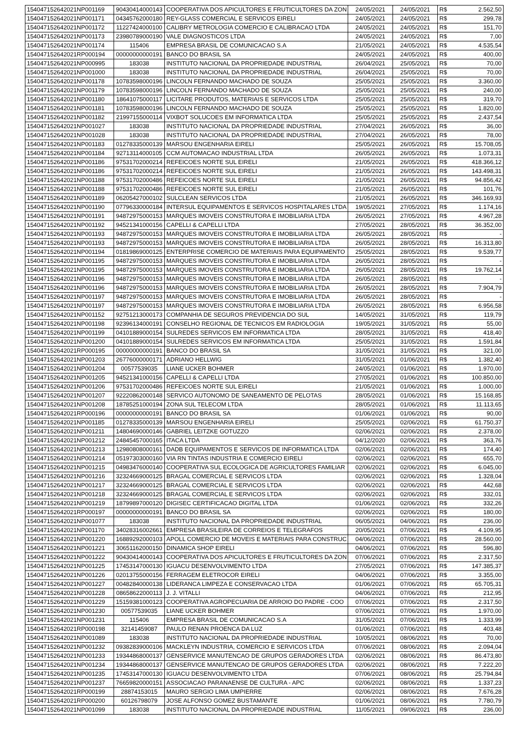| 154047152642021NP001169 | 90430414000143 | COOPERATIVA DOS APICULTORES E FRUTICULTORES DA ZON | 24/05/2021 | 24/05/2021 | R$ | 2.562,50 |
| 154047152642021NP001171 | 04345762000180 | REY-GLASS COMERCIAL E SERVICOS EIRELI | 24/05/2021 | 24/05/2021 | R$ | 299,78 |
| 154047152642021NP001172 | 11227424000100 | CALIBRY METROLOGIA COMERCIO E CALIBRACAO LTDA | 24/05/2021 | 24/05/2021 | R$ | 151,70 |
| 154047152642021NP001173 | 23980789000190 | VALE DIAGNOSTICOS LTDA | 24/05/2021 | 24/05/2021 | R$ | 7,00 |
| 154047152642021NP001174 | 115406 | EMPRESA BRASIL DE COMUNICACAO S.A | 21/05/2021 | 24/05/2021 | R$ | 4.535,54 |
| 154047152642021RP000194 | 00000000000191 | BANCO DO BRASIL SA | 24/05/2021 | 24/05/2021 | R$ | 400,00 |
| 154047152642021NP000995 | 183038 | INSTITUTO NACIONAL DA PROPRIEDADE INDUSTRIAL | 26/04/2021 | 25/05/2021 | R$ | 70,00 |
| 154047152642021NP001000 | 183038 | INSTITUTO NACIONAL DA PROPRIEDADE INDUSTRIAL | 26/04/2021 | 25/05/2021 | R$ | 70,00 |
| 154047152642021NP001178 | 10783598000196 | LINCOLN FERNANDO MACHADO DE SOUZA | 25/05/2021 | 25/05/2021 | R$ | 3.360,00 |
| 154047152642021NP001179 | 10783598000196 | LINCOLN FERNANDO MACHADO DE SOUZA | 25/05/2021 | 25/05/2021 | R$ | 240,00 |
| 154047152642021NP001180 | 18641075000117 | LICITARE PRODUTOS, MATERIAIS E SERVICOS LTDA | 25/05/2021 | 25/05/2021 | R$ | 319,70 |
| 154047152642021NP001181 | 10783598000196 | LINCOLN FERNANDO MACHADO DE SOUZA | 25/05/2021 | 25/05/2021 | R$ | 1.820,00 |
| 154047152642021NP001182 | 21997155000114 | VIXBOT SOLUCOES EM INFORMATICA LTDA | 25/05/2021 | 25/05/2021 | R$ | 2.437,54 |
| 154047152642021NP001027 | 183038 | INSTITUTO NACIONAL DA PROPRIEDADE INDUSTRIAL | 27/04/2021 | 26/05/2021 | R$ | 36,00 |
| 154047152642021NP001028 | 183038 | INSTITUTO NACIONAL DA PROPRIEDADE INDUSTRIAL | 27/04/2021 | 26/05/2021 | R$ | 78,00 |
| 154047152642021NP001183 | 01278335000139 | MARSOU ENGENHARIA EIRELI | 25/05/2021 | 26/05/2021 | R$ | 15.708,05 |
| 154047152642021NP001184 | 92713114000105 | CCM AUTOMACAO INDUSTRIAL LTDA | 26/05/2021 | 26/05/2021 | R$ | 1.073,31 |
| 154047152642021NP001186 | 97531702000214 | REFEICOES NORTE SUL EIRELI | 21/05/2021 | 26/05/2021 | R$ | 418.366,12 |
| 154047152642021NP001186 | 97531702000214 | REFEICOES NORTE SUL EIRELI | 21/05/2021 | 26/05/2021 | R$ | 143.498,31 |
| 154047152642021NP001188 | 97531702000486 | REFEICOES NORTE SUL EIRELI | 21/05/2021 | 26/05/2021 | R$ | 94.856,42 |
| 154047152642021NP001188 | 97531702000486 | REFEICOES NORTE SUL EIRELI | 21/05/2021 | 26/05/2021 | R$ | 101,76 |
| 154047152642021NP001189 | 06205427000102 | SULCLEAN SERVICOS LTDA | 21/05/2021 | 26/05/2021 | R$ | 346.169,93 |
| 154047152642021NP001190 | 07796330000184 | INTERSUL EQUIPAMENTOS E SERVICOS HOSPITALARES LTDA | 19/05/2021 | 27/05/2021 | R$ | 1.174,16 |
| 154047152642021NP001191 | 94872975000153 | MARQUES IMOVEIS CONSTRUTORA E IMOBILIARIA LTDA | 26/05/2021 | 27/05/2021 | R$ | 4.967,28 |
| 154047152642021NP001192 | 94521341000156 | CAPELLI & CAPELLI LTDA | 27/05/2021 | 28/05/2021 | R$ | 36.352,00 |
| 154047152642021NP001193 | 94872975000153 | MARQUES IMOVEIS CONSTRUTORA E IMOBILIARIA LTDA | 26/05/2021 | 28/05/2021 | R$ | - |
| 154047152642021NP001193 | 94872975000153 | MARQUES IMOVEIS CONSTRUTORA E IMOBILIARIA LTDA | 26/05/2021 | 28/05/2021 | R$ | 16.313,80 |
| 154047152642021NP001194 | 01819869000125 | ENTERPRISE COMERCIO DE MATERIAIS PARA EQUIPAMENTO | 25/05/2021 | 28/05/2021 | R$ | 9.539,77 |
| 154047152642021NP001195 | 94872975000153 | MARQUES IMOVEIS CONSTRUTORA E IMOBILIARIA LTDA | 26/05/2021 | 28/05/2021 | R$ | - |
| 154047152642021NP001195 | 94872975000153 | MARQUES IMOVEIS CONSTRUTORA E IMOBILIARIA LTDA | 26/05/2021 | 28/05/2021 | R$ | 19.762,14 |
| 154047152642021NP001196 | 94872975000153 | MARQUES IMOVEIS CONSTRUTORA E IMOBILIARIA LTDA | 26/05/2021 | 28/05/2021 | R$ | - |
| 154047152642021NP001196 | 94872975000153 | MARQUES IMOVEIS CONSTRUTORA E IMOBILIARIA LTDA | 26/05/2021 | 28/05/2021 | R$ | 7.904,79 |
| 154047152642021NP001197 | 94872975000153 | MARQUES IMOVEIS CONSTRUTORA E IMOBILIARIA LTDA | 26/05/2021 | 28/05/2021 | R$ | - |
| 154047152642021NP001197 | 94872975000153 | MARQUES IMOVEIS CONSTRUTORA E IMOBILIARIA LTDA | 26/05/2021 | 28/05/2021 | R$ | 6.956,58 |
| 154047152642021NP001152 | 92751213000173 | COMPANHIA DE SEGUROS PREVIDENCIA DO SUL | 14/05/2021 | 31/05/2021 | R$ | 119,79 |
| 154047152642021NP001198 | 92396134000191 | CONSELHO REGIONAL DE TECNICOS EM RADIOLOGIA | 19/05/2021 | 31/05/2021 | R$ | 55,00 |
| 154047152642021NP001199 | 04101889000154 | SULREDES SERVICOS EM INFORMATICA LTDA | 28/05/2021 | 31/05/2021 | R$ | 418,40 |
| 154047152642021NP001200 | 04101889000154 | SULREDES SERVICOS EM INFORMATICA LTDA | 25/05/2021 | 31/05/2021 | R$ | 1.591,84 |
| 154047152642021RP000195 | 00000000000191 | BANCO DO BRASIL SA | 31/05/2021 | 31/05/2021 | R$ | 321,00 |
| 154047152642021NP001203 | 26776000000171 | ADRIANO HELLWIG | 31/05/2021 | 01/06/2021 | R$ | 1.382,40 |
| 154047152642021NP001204 | 00577539035 | LIANE UCKER BOHMER | 24/05/2021 | 01/06/2021 | R$ | 1.970,00 |
| 154047152642021NP001205 | 94521341000156 | CAPELLI & CAPELLI LTDA | 27/05/2021 | 01/06/2021 | R$ | 100.850,00 |
| 154047152642021NP001206 | 97531702000486 | REFEICOES NORTE SUL EIRELI | 21/05/2021 | 01/06/2021 | R$ | 1.000,00 |
| 154047152642021NP001207 | 92220862000148 | SERVICO AUTONOMO DE SANEAMENTO DE PELOTAS | 28/05/2021 | 01/06/2021 | R$ | 15.168,85 |
| 154047152642021NP001208 | 18785251000194 | ZONA SUL TELECOM LTDA | 28/05/2021 | 01/06/2021 | R$ | 11.113,65 |
| 154047152642021RP000196 | 00000000000191 | BANCO DO BRASIL SA | 01/06/2021 | 01/06/2021 | R$ | 90,00 |
| 154047152642021NP001185 | 01278335000139 | MARSOU ENGENHARIA EIRELI | 25/05/2021 | 02/06/2021 | R$ | 61.750,37 |
| 154047152642021NP001211 | 14804690000146 | GABRIEL LEITZKE GOTUZZO | 02/06/2021 | 02/06/2021 | R$ | 2.378,00 |
| 154047152642021NP001212 | 24845457000165 | ITACA LTDA | 04/12/2020 | 02/06/2021 | R$ | 363,76 |
| 154047152642021NP001213 | 12980808000161 | DADB EQUIPAMENTOS E SERVICOS DE INFORMATICA LTDA | 02/06/2021 | 02/06/2021 | R$ | 174,40 |
| 154047152642021NP001214 | 05197303000160 | VIA RN TINTAS INDUSTRIA E COMERCIO EIRELI | 02/06/2021 | 02/06/2021 | R$ | 655,70 |
| 154047152642021NP001215 | 04983476000140 | COOPERATIVA SUL ECOLOGICA DE AGRICULTORES FAMILIAR | 02/06/2021 | 02/06/2021 | R$ | 6.045,00 |
| 154047152642021NP001216 | 32324669000125 | BRAGAL COMERCIAL E SERVICOS LTDA | 02/06/2021 | 02/06/2021 | R$ | 1.328,04 |
| 154047152642021NP001217 | 32324669000125 | BRAGAL COMERCIAL E SERVICOS LTDA | 02/06/2021 | 02/06/2021 | R$ | 442,68 |
| 154047152642021NP001218 | 32324669000125 | BRAGAL COMERCIAL E SERVICOS LTDA | 02/06/2021 | 02/06/2021 | R$ | 332,01 |
| 154047152642021NP001219 | 18799897000120 | DIGISEC CERTIFICACAO DIGITAL LTDA | 01/06/2021 | 02/06/2021 | R$ | 332,26 |
| 154047152642021RP000197 | 00000000000191 | BANCO DO BRASIL SA | 02/06/2021 | 02/06/2021 | R$ | 180,00 |
| 154047152642021NP001077 | 183038 | INSTITUTO NACIONAL DA PROPRIEDADE INDUSTRIAL | 06/05/2021 | 04/06/2021 | R$ | 236,00 |
| 154047152642021NP001170 | 34028316002661 | EMPRESA BRASILEIRA DE CORREIOS E TELEGRAFOS | 20/05/2021 | 07/06/2021 | R$ | 4.109,95 |
| 154047152642021NP001220 | 16889292000103 | APOLL COMERCIO DE MOVEIS E MATERIAIS PARA CONSTRUC | 04/06/2021 | 07/06/2021 | R$ | 28.560,00 |
| 154047152642021NP001221 | 30651162000150 | DINAMICA SHOP EIRELI | 04/06/2021 | 07/06/2021 | R$ | 596,80 |
| 154047152642021NP001222 | 90430414000143 | COOPERATIVA DOS APICULTORES E FRUTICULTORES DA ZON | 07/06/2021 | 07/06/2021 | R$ | 2.317,50 |
| 154047152642021NP001225 | 17453147000130 | IGUACU DESENVOLVIMENTO LTDA | 27/05/2021 | 07/06/2021 | R$ | 147.385,37 |
| 154047152642021NP001226 | 02013755000156 | FERRAGEM ELETROCOR EIRELI | 04/06/2021 | 07/06/2021 | R$ | 3.355,00 |
| 154047152642021NP001227 | 00482840000138 | LIDERANCA LIMPEZA E CONSERVACAO LTDA | 01/06/2021 | 07/06/2021 | R$ | 65.705,31 |
| 154047152642021NP001228 | 08658622000113 | J. J. VITALLI | 04/06/2021 | 07/06/2021 | R$ | 212,95 |
| 154047152642021NP001229 | 15159381000123 | COOPERATIVA AGROPECUARIA DE ARROIO DO PADRE - COO | 07/06/2021 | 07/06/2021 | R$ | 2.317,50 |
| 154047152642021NP001230 | 00577539035 | LIANE UCKER BOHMER | 07/06/2021 | 07/06/2021 | R$ | 1.970,00 |
| 154047152642021NP001231 | 115406 | EMPRESA BRASIL DE COMUNICACAO S.A | 31/05/2021 | 07/06/2021 | R$ | 1.333,99 |
| 154047152642021RP000198 | 32141459087 | PAULO RENAN PROENCA DA LUZ | 01/06/2021 | 07/06/2021 | R$ | 403,48 |
| 154047152642021NP001089 | 183038 | INSTITUTO NACIONAL DA PROPRIEDADE INDUSTRIAL | 10/05/2021 | 08/06/2021 | R$ | 70,00 |
| 154047152642021NP001232 | 09382839000106 | MACKLEYN INDUSTRIA, COMERCIO E SERVICOS LTDA | 07/06/2021 | 08/06/2021 | R$ | 2.094,04 |
| 154047152642021NP001233 | 19344868000137 | GENSERVICE MANUTENCAO DE GRUPOS GERADORES LTDA | 02/06/2021 | 08/06/2021 | R$ | 86.473,80 |
| 154047152642021NP001234 | 19344868000137 | GENSERVICE MANUTENCAO DE GRUPOS GERADORES LTDA | 02/06/2021 | 08/06/2021 | R$ | 7.222,20 |
| 154047152642021NP001235 | 17453147000130 | IGUACU DESENVOLVIMENTO LTDA | 07/06/2021 | 08/06/2021 | R$ | 25.794,84 |
| 154047152642021NP001237 | 76659820000151 | ASSOCIACAO PARANAENSE DE CULTURA - APC | 02/06/2021 | 08/06/2021 | R$ | 1.337,23 |
| 154047152642021RP000199 | 28874153015 | MAURO SERGIO LIMA UMPIERRE | 02/06/2021 | 08/06/2021 | R$ | 7.676,28 |
| 154047152642021RP000200 | 60126798079 | JOSE ALFONSO GOMEZ BUSTAMANTE | 01/06/2021 | 08/06/2021 | R$ | 7.780,79 |
| 154047152642021NP001099 | 183038 | INSTITUTO NACIONAL DA PROPRIEDADE INDUSTRIAL | 11/05/2021 | 09/06/2021 | R$ | 236,00 |